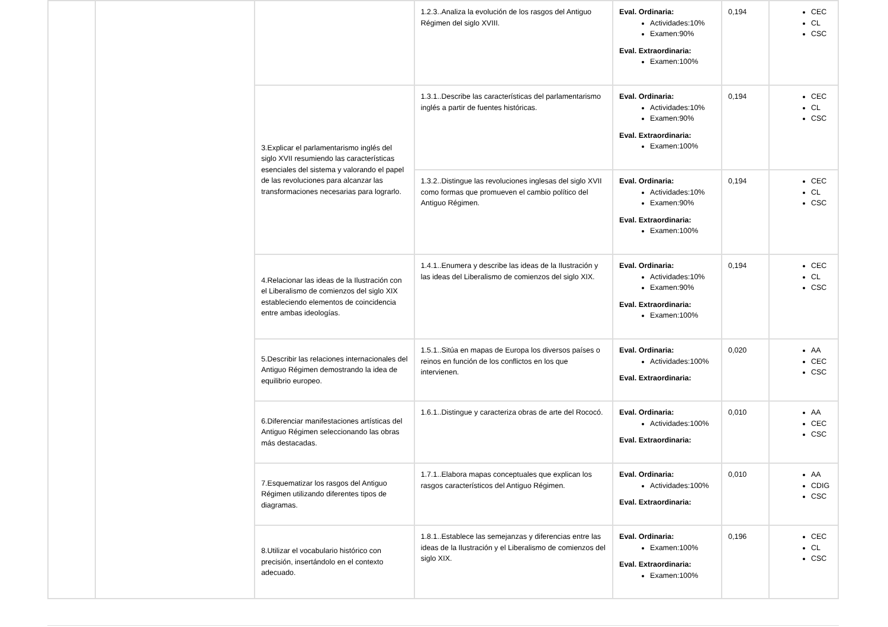| | | | 1.2.3..Analiza la evolución de los rasgos del Antiguo Régimen del siglo XVIII. | Eval. Ordinaria: Actividades:10% Examen:90% Eval. Extraordinaria: Examen:100% | 0,194 | CEC CL CSC |
| | | 3.Explicar el parlamentarismo inglés del siglo XVII resumiendo las características esenciales del sistema y valorando el papel de las revoluciones para alcanzar las transformaciones necesarias para lograrlo. | 1.3.1..Describe las características del parlamentarismo inglés a partir de fuentes históricas. | Eval. Ordinaria: Actividades:10% Examen:90% Eval. Extraordinaria: Examen:100% | 0,194 | CEC CL CSC |
| | | | 1.3.2..Distingue las revoluciones inglesas del siglo XVII como formas que promueven el cambio político del Antiguo Régimen. | Eval. Ordinaria: Actividades:10% Examen:90% Eval. Extraordinaria: Examen:100% | 0,194 | CEC CL CSC |
| | | 4.Relacionar las ideas de la Ilustración con el Liberalismo de comienzos del siglo XIX estableciendo elementos de coincidencia entre ambas ideologías. | 1.4.1..Enumera y describe las ideas de la Ilustración y las ideas del Liberalismo de comienzos del siglo XIX. | Eval. Ordinaria: Actividades:10% Examen:90% Eval. Extraordinaria: Examen:100% | 0,194 | CEC CL CSC |
| | | 5.Describir las relaciones internacionales del Antiguo Régimen demostrando la idea de equilibrio europeo. | 1.5.1..Sitúa en mapas de Europa los diversos países o reinos en función de los conflictos en los que intervienen. | Eval. Ordinaria: Actividades:100% Eval. Extraordinaria: | 0,020 | AA CEC CSC |
| | | 6.Diferenciar manifestaciones artísticas del Antiguo Régimen seleccionando las obras más destacadas. | 1.6.1..Distingue y caracteriza obras de arte del Rococó. | Eval. Ordinaria: Actividades:100% Eval. Extraordinaria: | 0,010 | AA CEC CSC |
| | | 7.Esquematizar los rasgos del Antiguo Régimen utilizando diferentes tipos de diagramas. | 1.7.1..Elabora mapas conceptuales que explican los rasgos característicos del Antiguo Régimen. | Eval. Ordinaria: Actividades:100% Eval. Extraordinaria: | 0,010 | AA CDIG CSC |
| | | 8.Utilizar el vocabulario histórico con precisión, insertándolo en el contexto adecuado. | 1.8.1..Establece las semejanzas y diferencias entre las ideas de la Ilustración y el Liberalismo de comienzos del siglo XIX. | Eval. Ordinaria: Examen:100% Eval. Extraordinaria: Examen:100% | 0,196 | CEC CL CSC |